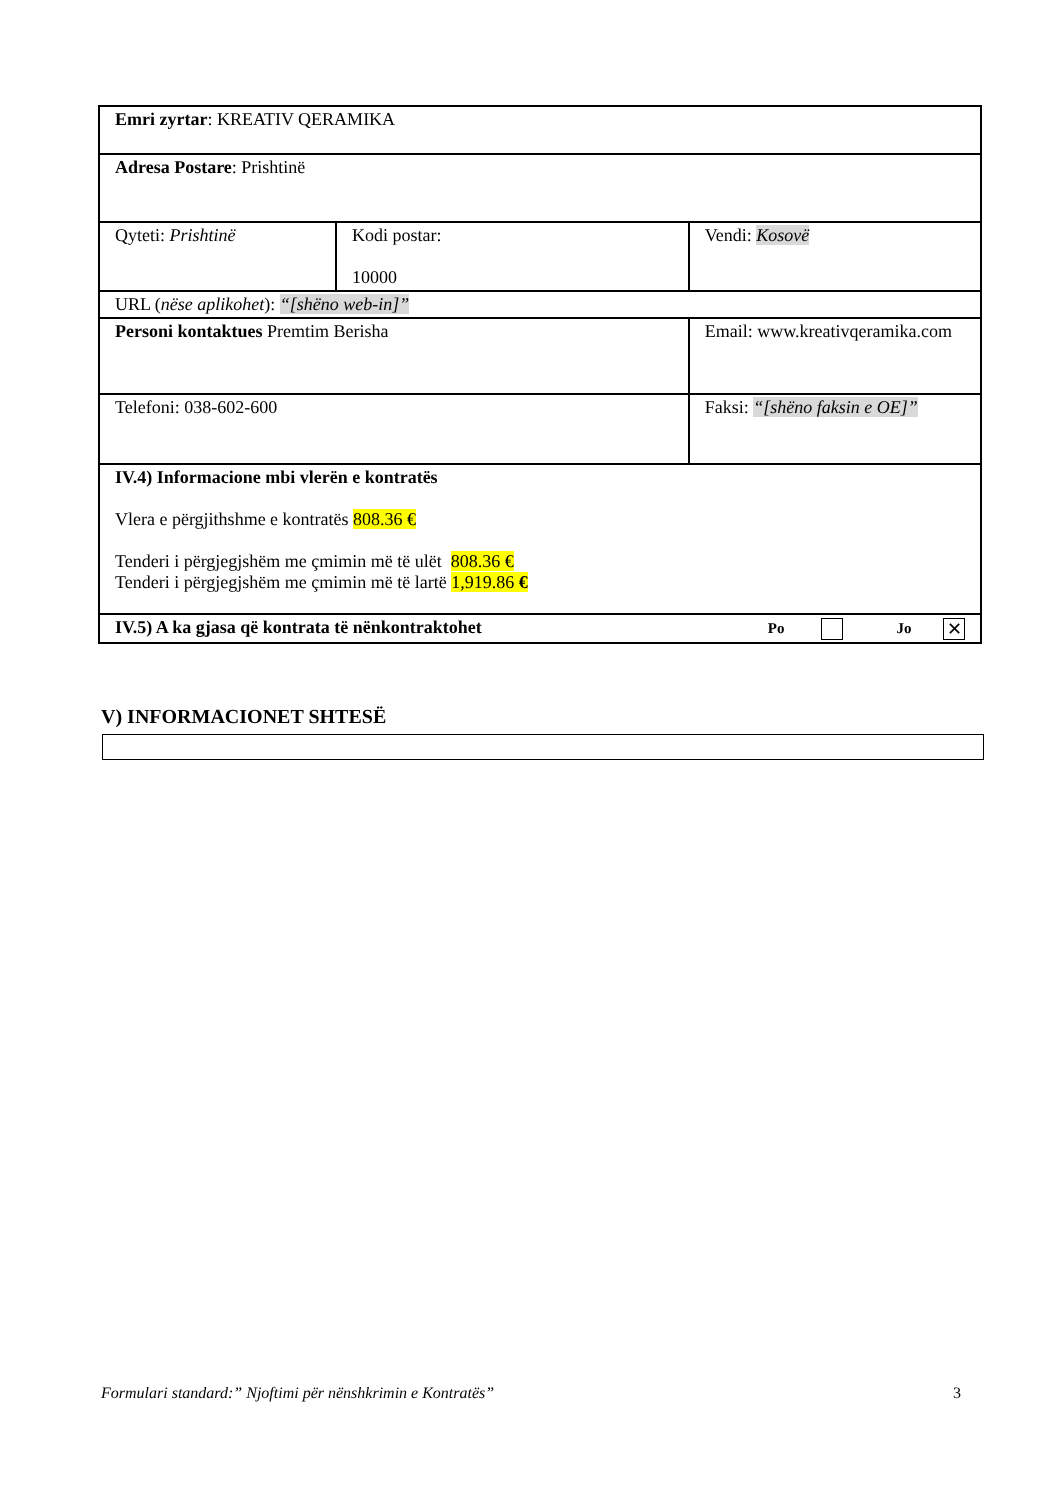| Emri zyrtar : KREATIV QERAMIKA | | | |
| Adresa Postare : Prishtinë | | | |
| Qyteti: Prishtinë | Kodi postar: 10000 | | Vendi: Kosovë |
| URL ( nëse aplikohet ): “[shëno web-in]” | | | |
| Personi kontaktues Premtim Berisha | | Email: www.kreativqeramika.com | |
| Telefoni: 038-602-600 | | Faksi: “[shëno faksin e OE]” | |
| IV.4) Informacione mbi vlerën e kontratës Vlera e përgjithshme e kontratës 808.36 € Tenderi i përgjegjshëm me çmimin më të ulët 808.36 € Tenderi i përgjegjshëm me çmimin më të lartë 1,919.86 € | | | |
| IV.5) A ka gjasa që kontrata të nënkontraktohet Po Jo ✕ | | | |
V) INFORMACIONET SHTESË
Formulari standard:” Njoftimi për nënshkrimin e Kontratës” 3